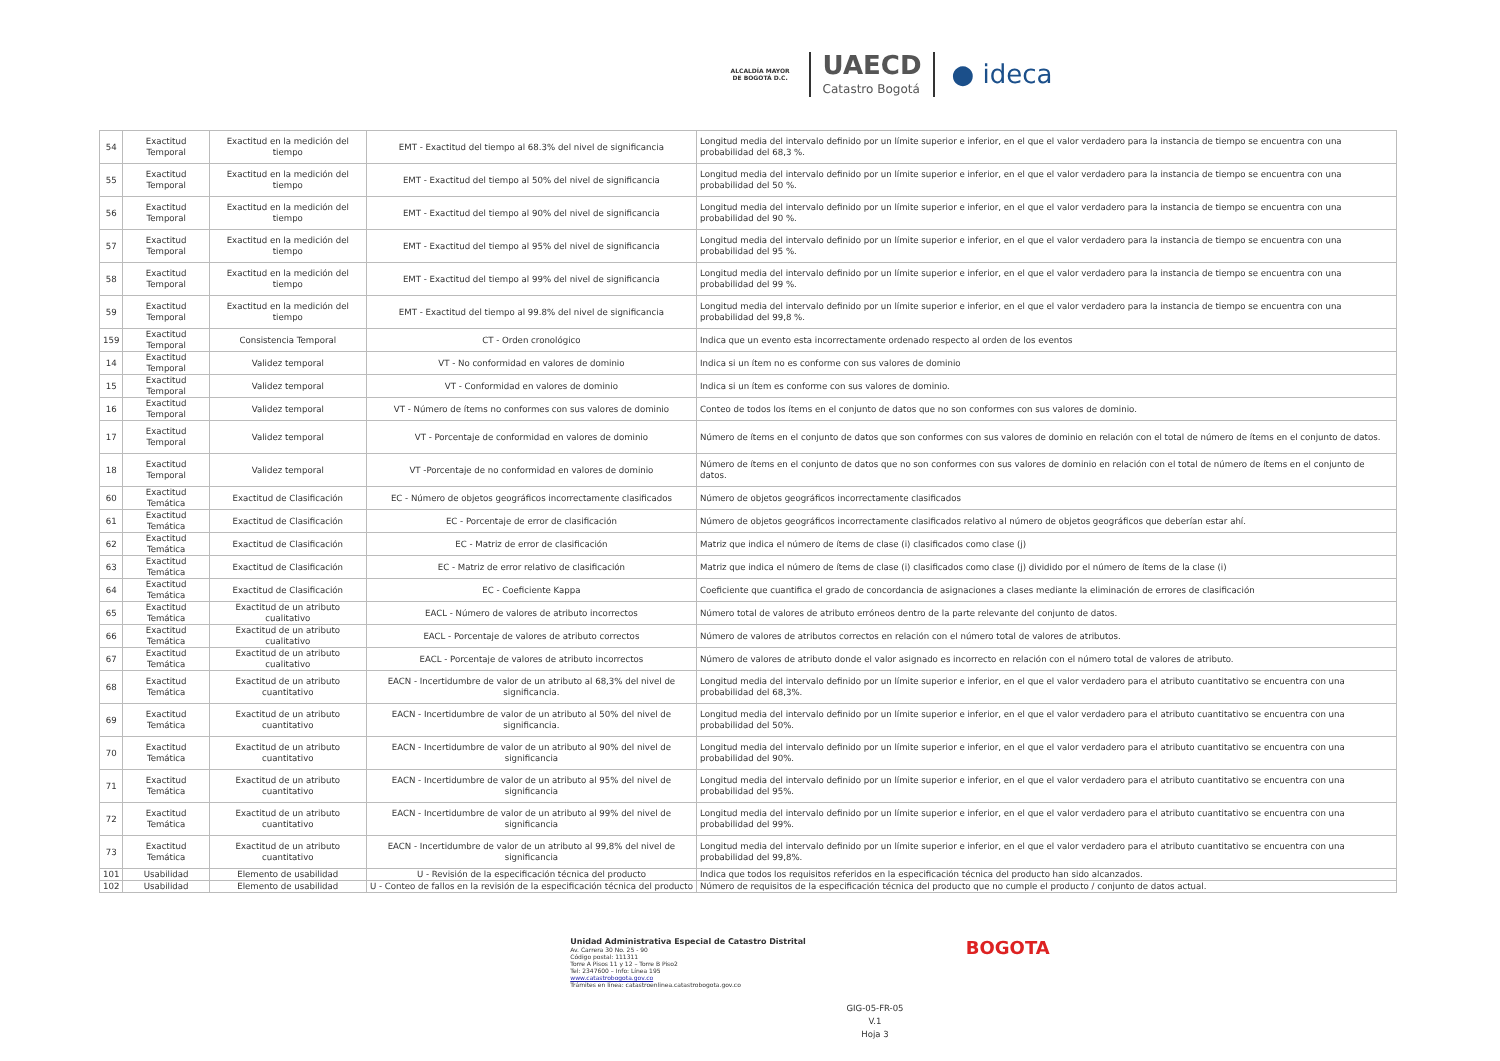ALCALDÍA MAYOR
DE BOGOTÁ D.C.
UAECD
Catastro Bogotá
● ideca
| 54 | Exactitud Temporal | Exactitud en la medición del tiempo | EMT - Exactitud del tiempo al 68.3% del nivel de significancia | Longitud media del intervalo definido por un límite superior e inferior, en el que el valor verdadero para la instancia de tiempo se encuentra con una probabilidad del 68,3 %. |
| 55 | Exactitud Temporal | Exactitud en la medición del tiempo | EMT - Exactitud del tiempo al 50% del nivel de significancia | Longitud media del intervalo definido por un límite superior e inferior, en el que el valor verdadero para la instancia de tiempo se encuentra con una probabilidad del 50 %. |
| 56 | Exactitud Temporal | Exactitud en la medición del tiempo | EMT - Exactitud del tiempo al 90% del nivel de significancia | Longitud media del intervalo definido por un límite superior e inferior, en el que el valor verdadero para la instancia de tiempo se encuentra con una probabilidad del 90 %. |
| 57 | Exactitud Temporal | Exactitud en la medición del tiempo | EMT - Exactitud del tiempo al 95% del nivel de significancia | Longitud media del intervalo definido por un límite superior e inferior, en el que el valor verdadero para la instancia de tiempo se encuentra con una probabilidad del 95 %. |
| 58 | Exactitud Temporal | Exactitud en la medición del tiempo | EMT - Exactitud del tiempo al 99% del nivel de significancia | Longitud media del intervalo definido por un límite superior e inferior, en el que el valor verdadero para la instancia de tiempo se encuentra con una probabilidad del 99 %. |
| 59 | Exactitud Temporal | Exactitud en la medición del tiempo | EMT - Exactitud del tiempo al 99.8% del nivel de significancia | Longitud media del intervalo definido por un límite superior e inferior, en el que el valor verdadero para la instancia de tiempo se encuentra con una probabilidad del 99,8 %. |
| 159 | Exactitud Temporal | Consistencia Temporal | CT - Orden cronológico | Indica que un evento esta incorrectamente ordenado respecto al orden de los eventos |
| 14 | Exactitud Temporal | Validez temporal | VT - No conformidad en valores de dominio | Indica si un ítem no es conforme con sus valores de dominio |
| 15 | Exactitud Temporal | Validez temporal | VT - Conformidad en valores de dominio | Indica si un ítem es conforme con sus valores de dominio. |
| 16 | Exactitud Temporal | Validez temporal | VT - Número de ítems no conformes con sus valores de dominio | Conteo de todos los ítems en el conjunto de datos que no son conformes con sus valores de dominio. |
| 17 | Exactitud Temporal | Validez temporal | VT - Porcentaje de conformidad en valores de dominio | Número de ítems en el conjunto de datos que son conformes con sus valores de dominio en relación con el total de número de ítems en el conjunto de datos. |
| 18 | Exactitud Temporal | Validez temporal | VT -Porcentaje de no conformidad en valores de dominio | Número de ítems en el conjunto de datos que no son conformes con sus valores de dominio en relación con el total de número de ítems en el conjunto de datos. |
| 60 | Exactitud Temática | Exactitud de Clasificación | EC - Número de objetos geográficos incorrectamente clasificados | Número de objetos geográficos incorrectamente clasificados |
| 61 | Exactitud Temática | Exactitud de Clasificación | EC - Porcentaje de error de clasificación | Número de objetos geográficos incorrectamente clasificados relativo al número de objetos geográficos que deberían estar ahí. |
| 62 | Exactitud Temática | Exactitud de Clasificación | EC - Matriz de error de clasificación | Matriz que indica el número de ítems de clase (i) clasificados como clase (j) |
| 63 | Exactitud Temática | Exactitud de Clasificación | EC - Matriz de error relativo de clasificación | Matriz que indica el número de ítems de clase (i) clasificados como clase (j) dividido por el número de ítems de la clase (i) |
| 64 | Exactitud Temática | Exactitud de Clasificación | EC - Coeficiente Kappa | Coeficiente que cuantifica el grado de concordancia de asignaciones a clases mediante la eliminación de errores de clasificación |
| 65 | Exactitud Temática | Exactitud de un atributo cualitativo | EACL - Número de valores de atributo incorrectos | Número total de valores de atributo erróneos dentro de la parte relevante del conjunto de datos. |
| 66 | Exactitud Temática | Exactitud de un atributo cualitativo | EACL - Porcentaje de valores de atributo correctos | Número de valores de atributos correctos en relación con el número total de valores de atributos. |
| 67 | Exactitud Temática | Exactitud de un atributo cualitativo | EACL - Porcentaje de valores de atributo incorrectos | Número de valores de atributo donde el valor asignado es incorrecto en relación con el número total de valores de atributo. |
| 68 | Exactitud Temática | Exactitud de un atributo cuantitativo | EACN - Incertidumbre de valor de un atributo al 68,3% del nivel de significancia. | Longitud media del intervalo definido por un límite superior e inferior, en el que el valor verdadero para el atributo cuantitativo se encuentra con una probabilidad del 68,3%. |
| 69 | Exactitud Temática | Exactitud de un atributo cuantitativo | EACN - Incertidumbre de valor de un atributo al 50% del nivel de significancia. | Longitud media del intervalo definido por un límite superior e inferior, en el que el valor verdadero para el atributo cuantitativo se encuentra con una probabilidad del 50%. |
| 70 | Exactitud Temática | Exactitud de un atributo cuantitativo | EACN - Incertidumbre de valor de un atributo al 90% del nivel de significancia | Longitud media del intervalo definido por un límite superior e inferior, en el que el valor verdadero para el atributo cuantitativo se encuentra con una probabilidad del 90%. |
| 71 | Exactitud Temática | Exactitud de un atributo cuantitativo | EACN - Incertidumbre de valor de un atributo al 95% del nivel de significancia | Longitud media del intervalo definido por un límite superior e inferior, en el que el valor verdadero para el atributo cuantitativo se encuentra con una probabilidad del 95%. |
| 72 | Exactitud Temática | Exactitud de un atributo cuantitativo | EACN - Incertidumbre de valor de un atributo al 99% del nivel de significancia | Longitud media del intervalo definido por un límite superior e inferior, en el que el valor verdadero para el atributo cuantitativo se encuentra con una probabilidad del 99%. |
| 73 | Exactitud Temática | Exactitud de un atributo cuantitativo | EACN - Incertidumbre de valor de un atributo al 99,8% del nivel de significancia | Longitud media del intervalo definido por un límite superior e inferior, en el que el valor verdadero para el atributo cuantitativo se encuentra con una probabilidad del 99,8%. |
| 101 | Usabilidad | Elemento de usabilidad | U - Revisión de la especificación técnica del producto | Indica que todos los requisitos referidos en la especificación técnica del producto han sido alcanzados. |
| 102 | Usabilidad | Elemento de usabilidad | U - Conteo de fallos en la revisión de la especificación técnica del producto | Número de requisitos de la especificación técnica del producto que no cumple el producto / conjunto de datos actual. |
Unidad Administrativa Especial de Catastro Distrital
Av. Carrera 30 No. 25 - 90
Código postal: 111311
Torre A Pisos 11 y 12 – Torre B Piso2
Tel: 2347600 – Info: Línea 195
www.catastrobogota.gov.co
Trámites en línea: catastroenlinea.catastrobogota.gov.co
BOGOTA
GIG-05-FR-05
V.1
Hoja 3